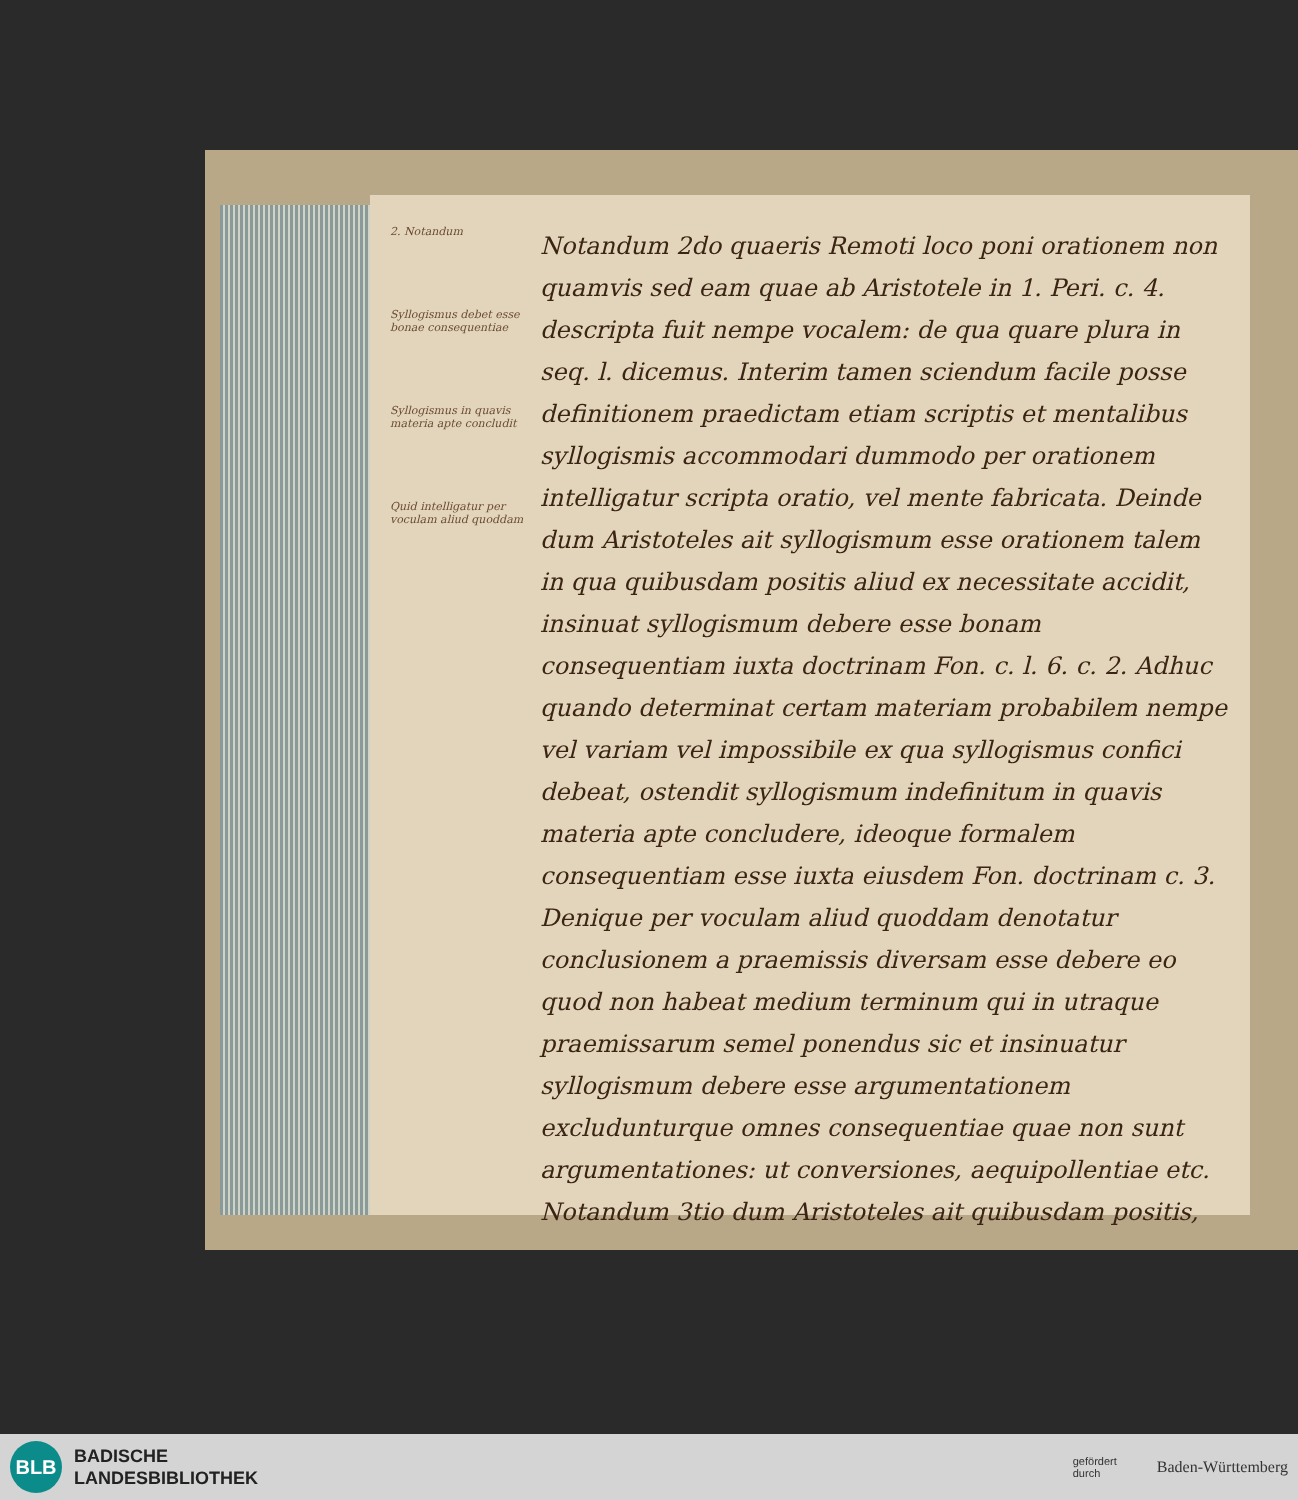2. Notandum
Syllogismus debet esse bonae consequentiae
Syllogismus in quavis materia apte concludit
Quid intelligatur per voculam aliud quoddam
Notandum 2do quaeris Remoti loco poni orationem non quamvis sed eam quae ab Aristotele in 1. Peri. c. 4. descripta fuit nempe vocalem: de qua quare plura in seq. l. dicemus. Interim tamen sciendum facile posse definitionem praedictam etiam scriptis et mentalibus syllogismis accommodari dummodo per orationem intelligatur scripta oratio, vel mente fabricata. Deinde dum Aristoteles ait syllogismum esse orationem talem in qua quibusdam positis aliud ex necessitate accidit, insinuat syllogismum debere esse bonam consequentiam iuxta doctrinam Fon. c. l. 6. c. 2. Adhuc quando determinat certam materiam probabilem nempe vel variam vel impossibile ex qua syllogismus confici debeat, ostendit syllogismum indefinitum in quavis materia apte concludere, ideoque formalem consequentiam esse iuxta eiusdem Fon. doctrinam c. 3. Denique per voculam aliud quoddam denotatur conclusionem a praemissis diversam esse debere eo quod non habeat medium terminum qui in utraque praemissarum semel ponendus sic et insinuatur syllogismum debere esse argumentationem excludunturque omnes consequentiae quae non sunt argumentationes: ut conversiones, aequipollentiae etc.
Notandum 3tio dum Aristoteles ait quibusdam positis,
BLB
BADISCHE
LANDESBIBLIOTHEK
gefördert
durch
Baden-Württemberg